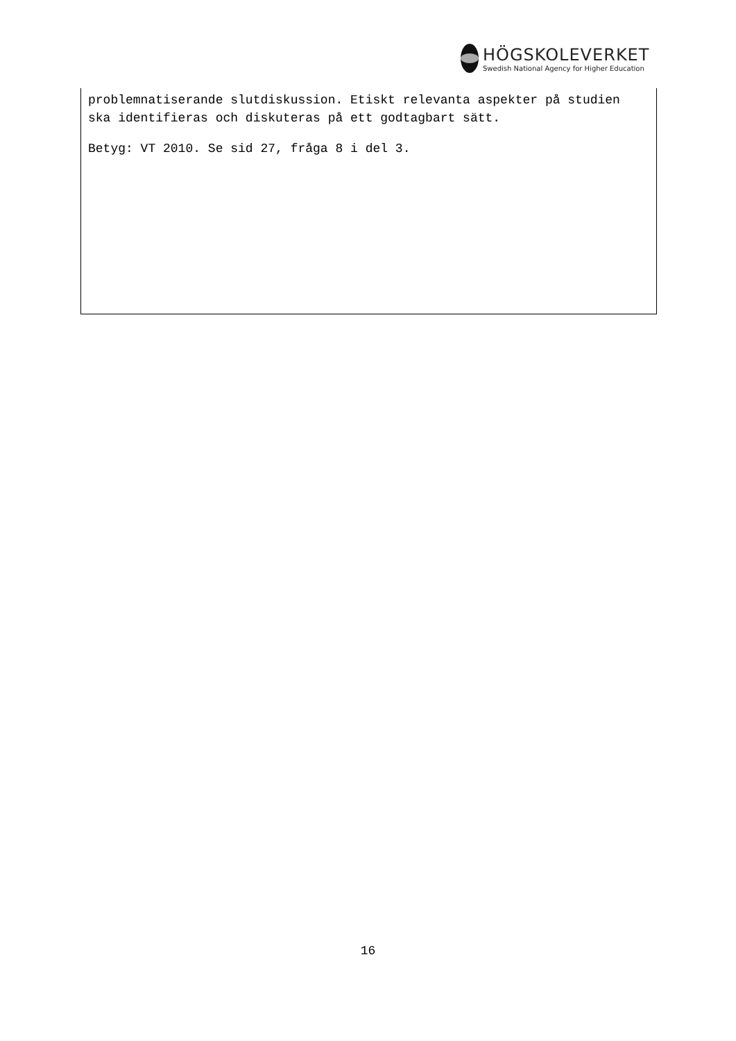HÖGSKOLEVERKET
Swedish National Agency for Higher Education
problemnatiserande slutdiskussion. Etiskt relevanta aspekter på studien ska identifieras och diskuteras på ett godtagbart sätt.
Betyg: VT 2010. Se sid 27, fråga 8 i del 3.
16